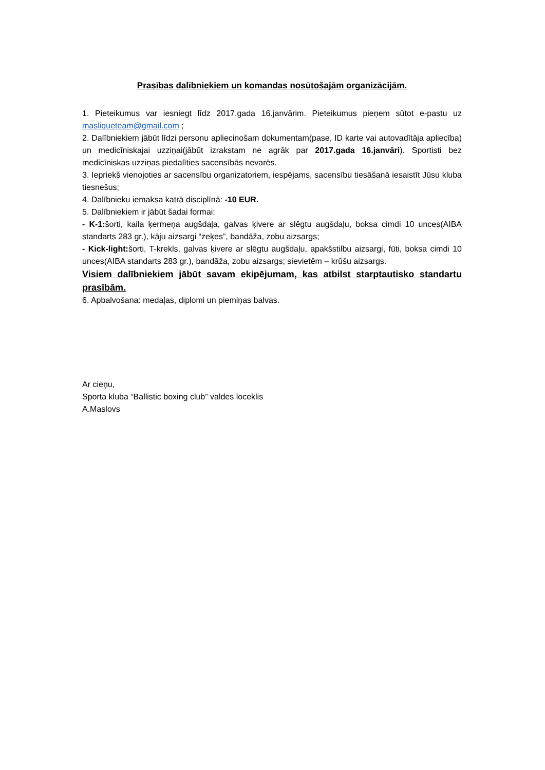Prasības dalībniekiem un komandas nosūtošajām organizācijām.
1. Pieteikumus var iesniegt līdz 2017.gada 16.janvārim. Pieteikumus pieņem sūtot e-pastu uz masliqueteam@gmail.com ;
2. Dalībniekiem jābūt līdzi personu apliecinošam dokumentam(pase, ID karte vai autovadītāja apliecība) un medicīniskajai uzziņai(jābūt izrakstam ne agrāk par 2017.gada 16.janvāri). Sportisti bez medicīniskas uzziņas piedalīties sacensībās nevarēs.
3. Iepriekš vienojoties ar sacensību organizatoriem, iespējams, sacensību tiesāšanā iesaistīt Jūsu kluba tiesnešus;
4. Dalībnieku iemaksa katrā disciplīnā: -10 EUR.
5. Dalībniekiem ir jābūt šadai formai:
- K-1: šorti, kaila ķermeņa augšdaļa, galvas ķivere ar slēgtu augšdaļu, boksa cimdi 10 unces(AIBA standarts 283 gr.), kāju aizsargi “zeķes”, bandāža, zobu aizsargs;
- Kick-light: šorti, T-krekls, galvas ķivere ar slēgtu augšdaļu, apakšstilbu aizsargi, fūti, boksa cimdi 10 unces(AIBA standarts 283 gr.), bandāža, zobu aizsargs; sievietēm – krūšu aizsargs.
Visiem dalībniekiem jābūt savam ekipējumam, kas atbilst starptautisko standartu prasībām.
6. Apbalvošana: medaļas, diplomi un piemiņas balvas.
Ar cieņu,
Sporta kluba “Ballistic boxing club” valdes loceklis
A.Maslovs